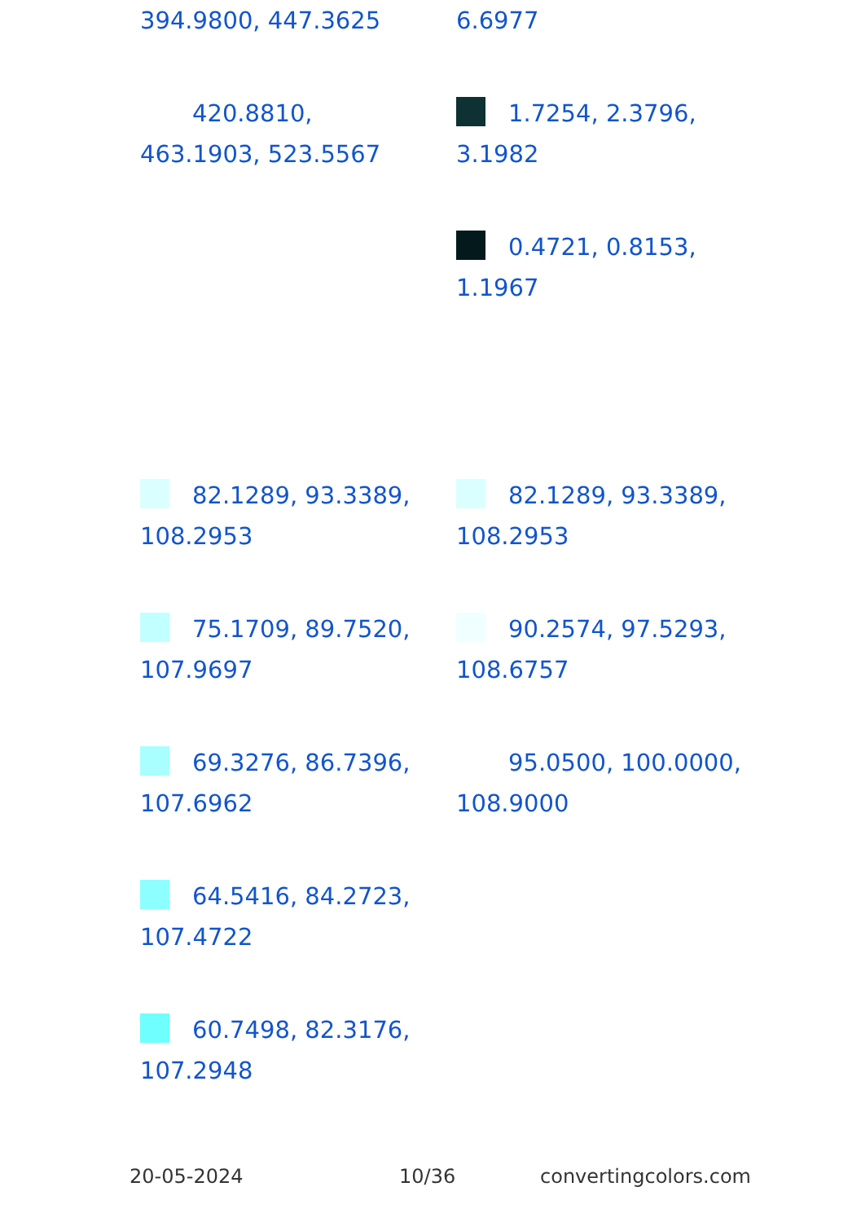394.9800, 447.3625 6.6977
420.8810, 463.1903, 523.5567
1.7254, 2.3796, 3.1982
0.4721, 0.8153, 1.1967
82.1289, 93.3389, 108.2953
82.1289, 93.3389, 108.2953
75.1709, 89.7520, 107.9697
90.2574, 97.5293, 108.6757
69.3276, 86.7396, 107.6962
95.0500, 100.0000, 108.9000
64.5416, 84.2723, 107.4722
60.7498, 82.3176, 107.2948
20-05-2024 10/36 convertingcolors.com